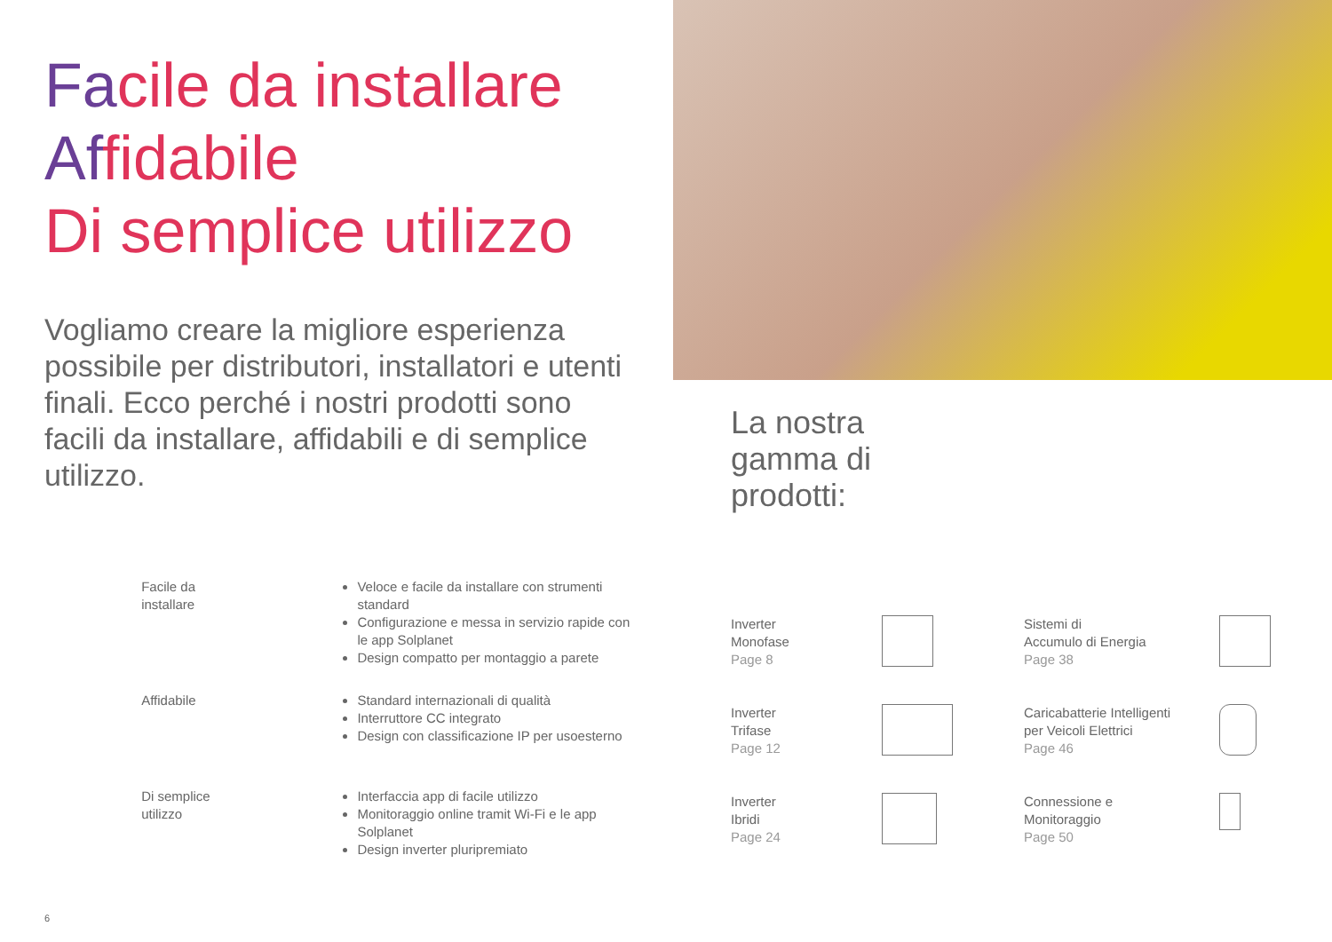Facile da installare
Affidabile
Di semplice utilizzo
Vogliamo creare la migliore esperienza possibile per distributori, installatori e utenti finali. Ecco perché i nostri prodotti sono facili da installare, affidabili e di semplice utilizzo.
Facile da
installare
Veloce e facile da installare con strumenti standard
Configurazione e messa in servizio rapide con le app Solplanet
Design compatto per montaggio a parete
Affidabile Standard internazionali di qualità
Interruttore CC integrato
Design con classificazione IP per usoesterno
Di semplice
utilizzo
Interfaccia app di facile utilizzo
Monitoraggio online tramit Wi-Fi e le app Solplanet
Design inverter pluripremiato
6
La nostra
gamma di
prodotti:
Inverter
Monofase
Page 8
Sistemi di
Accumulo di Energia
Page 38
Inverter
Trifase
Page 12
Caricabatterie Intelligenti
per Veicoli Elettrici
Page 46
Inverter
Ibridi
Page 24
Connessione e
Monitoraggio
Page 50